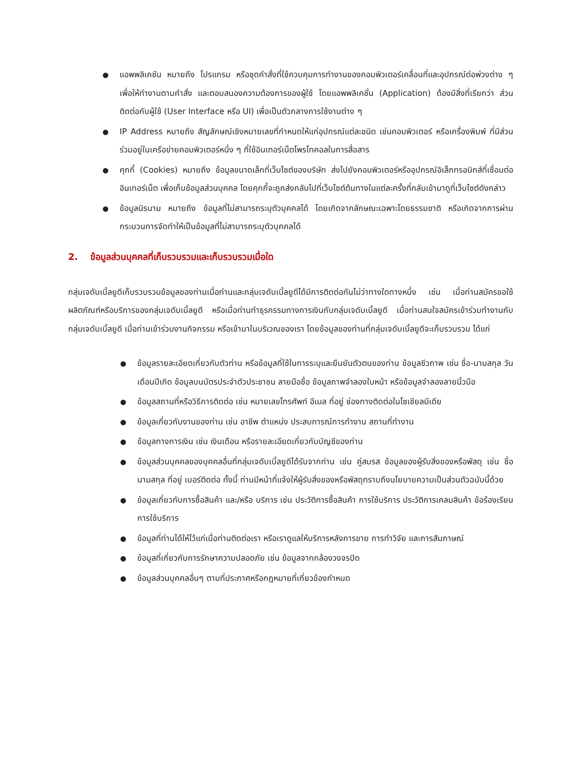● แอพพลิเคชัน หมายถึง โปรแกรม หรือชุดคำสั่งที่ใช้ควบคุมการทำงานของคอมพิวเตอร์เคลื่อนที่และอุปกรณ์ต่อพ่วงต่าง ๆ เพื่อให้ทำงานตามคำสั่ง และตอบสนองความต้องการของผู้ใช้ โดยแอพพลิเคชั่น (Application) ต้องมีสิ่งที่เรียกว่า ส่วนติดต่อกับผู้ใช้ (User Interface หรือ UI) เพื่อเป็นตัวกลางการใช้งานต่าง ๆ
● IP Address หมายถึง สัญลักษณ์เชิงหมายเลขที่กำหนดให้แก่อุปกรณ์แต่ละชนิด เช่นคอมพิวเตอร์ หรือเครื่องพิมพ์ ที่มีส่วนร่วมอยู่ในเครือข่ายคอมพิวเตอร์หนึ่ง ๆ ที่ใช้อินเทอร์เน็ตโพรโทคอลในการสื่อสาร
● คุกกี้ (Cookies) หมายถึง ข้อมูลขนาดเล็กที่เว็บไซต์ของบริษัท ส่งไปยังคอมพิวเตอร์หรืออุปกรณ์อิเล็กทรอนิกส์ที่เชื่อมต่ออินเทอร์เน็ต เพื่อเก็บข้อมูลส่วนบุคคล โดยคุกกี้จะถูกส่งกลับไปที่เว็บไซต์ต้นทางในแต่ละครั้งที่กลับเข้ามาดูที่เว็บไซต์ดังกล่าว
● ข้อมูลนิรนาม หมายถึง ข้อมูลที่ไม่สามารถระบุตัวบุคคลได้ โดยเกิดจากลักษณะเฉพาะโดยธรรมชาติ หรือเกิดจากการผ่านกระบวนการจัดทำให้เป็นข้อมูลที่ไม่สามารถระบุตัวบุคคลได้
2. ข้อมูลส่วนบุคคลที่เก็บรวบรวมและเก็บรวบรวมเมื่อใด
กลุ่มเจดับเบิ้ลยูดีเก็บรวบรวมข้อมูลของท่านเมื่อท่านและกลุ่มเจดับเบิ้ลยูดีได้มีการติดต่อกันไม่ว่าทางใดทางหนึ่ง เช่น เมื่อท่านสมัครขอใช้ผลิตภัณฑ์หรือบริการของกลุ่มเจดับเบิ้ลยูดี หรือเมื่อท่านทำธุรกรรมทางการเงินกับกลุ่มเจดับเบิ้ลยูดี เมื่อท่านสนใจสมัครเข้าร่วมทำงานกับกลุ่มเจดับเบิ้ลยูดี เมื่อท่านเข้าร่วมงานกิจกรรม หรือเข้ามาในบริเวณของเรา โดยข้อมูลของท่านที่กลุ่มเจดับเบิ้ลยูดีจะเก็บรวบรวม ได้แก่
● ข้อมูลรายละเอียดเกี่ยวกับตัวท่าน หรือข้อมูลที่ใช้ในการระบุและยืนยันตัวตนของท่าน ข้อมูลชีวภาพ เช่น ชื่อ-นามสกุล วันเดือนปีเกิด ข้อมูลบนบัตรประจำตัวประชาชน ลายมือชื่อ ข้อมูลภาพจำลองใบหน้า หรือข้อมูลจำลองลายนิ้วมือ
● ข้อมูลสถานที่หรือวิธีการติดต่อ เช่น หมายเลขโทรศัพท์ อีเมล ที่อยู่ ช่องทางติดต่อในโซเชียลมีเดีย
● ข้อมูลเกี่ยวกับงานของท่าน เช่น อาชีพ ตำแหน่ง ประสบการณ์การทำงาน สถานที่ทำงาน
● ข้อมูลทางการเงิน เช่น เงินเดือน หรือรายละเอียดเกี่ยวกับบัญชีของท่าน
● ข้อมูลส่วนบุคคลของบุคคลอื่นที่กลุ่มเจดับเบิ้ลยูดีได้รับจากท่าน เช่น คู่สมรส ข้อมูลของผู้รับสิ่งของหรือพัสดุ เช่น ชื่อ นามสกุล ที่อยู่ เบอร์ติดต่อ ทั้งนี้ ท่านมีหน้าที่แจ้งให้ผู้รับสิ่งของหรือพัสดุทราบถึงนโยบายความเป็นส่วนตัวฉบับนี้ด้วย
● ข้อมูลเกี่ยวกับการซื้อสินค้า และ/หรือ บริการ เช่น ประวัติการซื้อสินค้า การใช้บริการ ประวัติการเคลมสินค้า ข้อร้องเรียนการใช้บริการ
● ข้อมูลที่ท่านได้ให้ไว้แก่เมื่อท่านติดต่อเรา หรือเราดูแลให้บริการหลังการขาย การทำวิจัย และการสัมภาษณ์
● ข้อมูลที่เกี่ยวกับการรักษาความปลอดภัย เช่น ข้อมูลจากกล้องวงจรปิด
● ข้อมูลส่วนบุคคลอื่นๆ ตามที่ประกาศหรือกฎหมายที่เกี่ยวข้องกำหนด